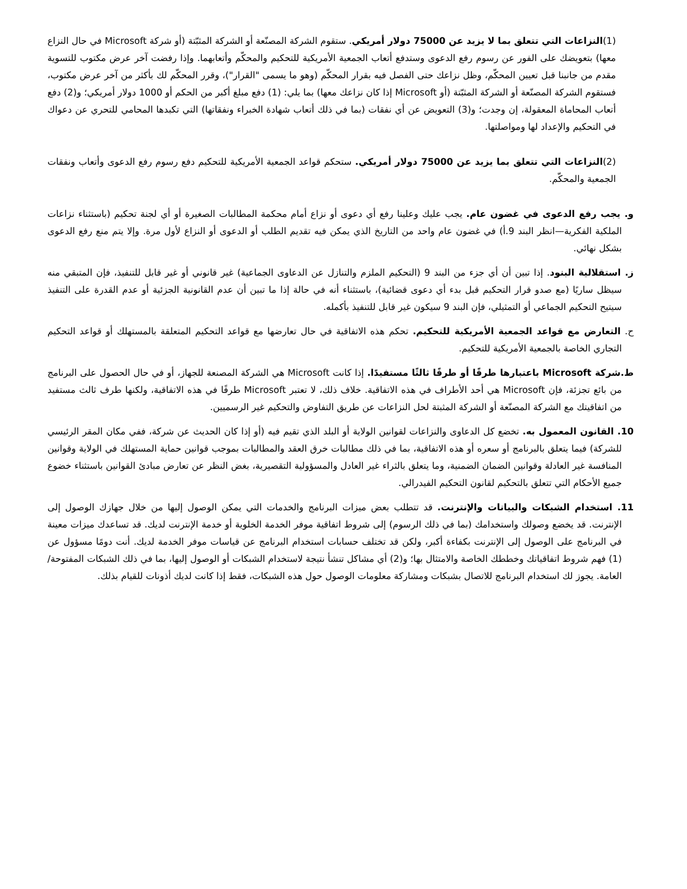(1)النزاعات التي تتعلق بما لا يزيد عن 75000 دولار أمريكي. ستقوم الشركة المصنّعة أو الشركة المثبّتة (أو شركة Microsoft في حال النزاع معها) بتعويضك على الفور عن رسوم رفع الدعوى وستدفع أتعاب الجمعية الأمريكية للتحكيم والمحكّم وأتعابهما. وإذا رفضت آخر عرض مكتوب للتسوية مقدم من جانبنا قبل تعيين المحكّم، وظل نزاعك حتى الفصل فيه بقرار المحكّم (وهو ما يسمى "القرار")، وقرر المحكّم لك بأكثر من آخر عرض مكتوب، فستقوم الشركة المصنّعة أو الشركة المثبّتة (أو Microsoft إذا كان نزاعك معها) بما يلي: (1) دفع مبلغ أكبر من الحكم أو 1000 دولار أمريكي؛ و(2) دفع أتعاب المحاماة المعقولة، إن وجدت؛ و(3) التعويض عن أي نفقات (بما في ذلك أتعاب شهادة الخبراء ونفقاتها) التي تكبدها المحامي للتحري عن دعواك في التحكيم والإعداد لها ومواصلتها.
(2)النزاعات التي تتعلق بما يزيد عن 75000 دولار أمريكي. ستحكم قواعد الجمعية الأمريكية للتحكيم دفع رسوم رفع الدعوى وأتعاب ونفقات الجمعية والمحكّم.
و. يجب رفع الدعوى في غضون عام. يجب عليك وعلينا رفع أي دعوى أو نزاع أمام محكمة المطالبات الصغيرة أو أي لجنة تحكيم (باستثناء نزاعات الملكية الفكرية—انظر البند 9.أ) في غضون عام واحد من التاريخ الذي يمكن فيه تقديم الطلب أو الدعوى أو النزاع لأول مرة. وإلا يتم منع رفع الدعوى بشكل نهائي.
ز. استقلالية البنود. إذا تبين أن أي جزء من البند 9 (التحكيم الملزم والتنازل عن الدعاوى الجماعية) غير قانوني أو غير قابل للتنفيذ، فإن المتبقي منه سيظل ساريًا (مع صدو قرار التحكيم قبل بدء أي دعوى قضائية)، باستثناء أنه في حالة إذا ما تبين أن عدم القانونية الجزئية أو عدم القدرة على التنفيذ سيتيح التحكيم الجماعي أو التمثيلي، فإن البند 9 سيكون غير قابل للتنفيذ بأكمله.
ح. التعارض مع قواعد الجمعية الأمريكية للتحكيم. تحكم هذه الاتفاقية في حال تعارضها مع قواعد التحكيم المتعلقة بالمستهلك أو قواعد التحكيم التجاري الخاصة بالجمعية الأمريكية للتحكيم.
ط.شركة Microsoft باعتبارها طرفًا أو طرفًا ثالثًا مستفيدًا. إذا كانت Microsoft هي الشركة المصنعة للجهاز، أو في حال الحصول على البرنامج من بائع تجزئة، فإن Microsoft هي أحد الأطراف في هذه الاتفاقية. خلاف ذلك، لا تعتبر Microsoft طرفًا في هذه الاتفاقية، ولكنها طرف ثالث مستفيد من اتفاقيتك مع الشركة المصنّعة أو الشركة المثبتة لحل النزاعات عن طريق التفاوض والتحكيم غير الرسميين.
10. القانون المعمول به. تخضع كل الدعاوى والنزاعات لقوانين الولاية أو البلد الذي تقيم فيه (أو إذا كان الحديث عن شركة، ففي مكان المقر الرئيسي للشركة) فيما يتعلق بالبرنامج أو سعره أو هذه الاتفاقية، بما في ذلك مطالبات خرق العقد والمطالبات بموجب قوانين حماية المستهلك في الولاية وقوانين المنافسة غير العادلة وقوانين الضمان الضمنية، وما يتعلق بالثراء غير العادل والمسؤولية التقصيرية، بغض النظر عن تعارض مبادئ القوانين باستثناء خضوع جميع الأحكام التي تتعلق بالتحكيم لقانون التحكيم الفيدرالي.
11. استخدام الشبكات والبيانات والإنترنت. قد تتطلب بعض ميزات البرنامج والخدمات التي يمكن الوصول إليها من خلال جهازك الوصول إلى الإنترنت. قد يخضع وصولك واستخدامك (بما في ذلك الرسوم) إلى شروط اتفاقية موفر الخدمة الخلوية أو خدمة الإنترنت لديك. قد تساعدك ميزات معينة في البرنامج على الوصول إلى الإنترنت بكفاءة أكبر، ولكن قد تختلف حسابات استخدام البرنامج عن قياسات موفر الخدمة لديك. أنت دومًا مسؤول عن (1) فهم شروط اتفاقياتك وخططك الخاصة والامتثال بها؛ و(2) أي مشاكل تنشأ نتيجة لاستخدام الشبكات أو الوصول إليها، بما في ذلك الشبكات المفتوحة/العامة. يجوز لك استخدام البرنامج للاتصال بشبكات ومشاركة معلومات الوصول حول هذه الشبكات، فقط إذا كانت لديك أذونات للقيام بذلك.